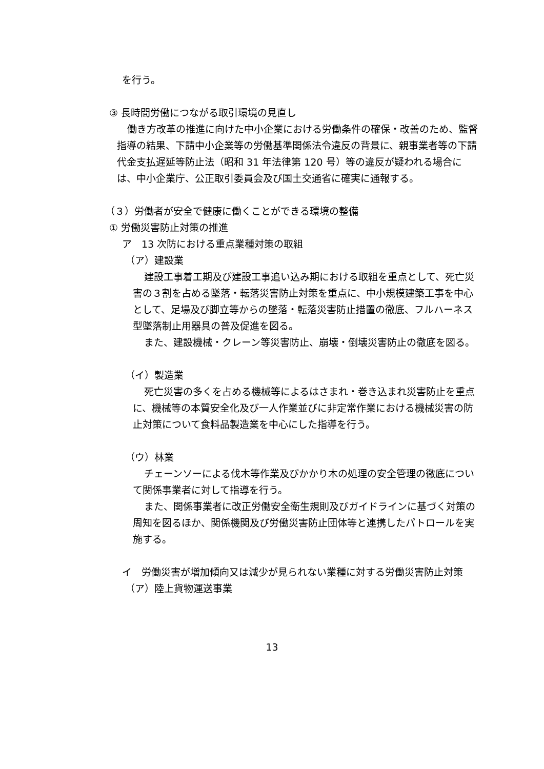を行う。
③ 長時間労働につながる取引環境の見直し
働き方改革の推進に向けた中小企業における労働条件の確保・改善のため、監督指導の結果、下請中小企業等の労働基準関係法令違反の背景に、親事業者等の下請代金支払遅延等防止法（昭和 31 年法律第 120 号）等の違反が疑われる場合には、中小企業庁、公正取引委員会及び国土交通省に確実に通報する。
（３）労働者が安全で健康に働くことができる環境の整備
① 労働災害防止対策の推進
ア　13 次防における重点業種対策の取組
（ア）建設業
建設工事着工期及び建設工事追い込み期における取組を重点として、死亡災害の３割を占める墜落・転落災害防止対策を重点に、中小規模建築工事を中心として、足場及び脚立等からの墜落・転落災害防止措置の徹底、フルハーネス型墜落制止用器具の普及促進を図る。
また、建設機械・クレーン等災害防止、崩壊・倒壊災害防止の徹底を図る。
（イ）製造業
死亡災害の多くを占める機械等によるはさまれ・巻き込まれ災害防止を重点に、機械等の本質安全化及び一人作業並びに非定常作業における機械災害の防止対策について食料品製造業を中心にした指導を行う。
（ウ）林業
チェーンソーによる伐木等作業及びかかり木の処理の安全管理の徹底について関係事業者に対して指導を行う。
また、関係事業者に改正労働安全衛生規則及びガイドラインに基づく対策の周知を図るほか、関係機関及び労働災害防止団体等と連携したパトロールを実施する。
イ　労働災害が増加傾向又は減少が見られない業種に対する労働災害防止対策
（ア）陸上貨物運送事業
13